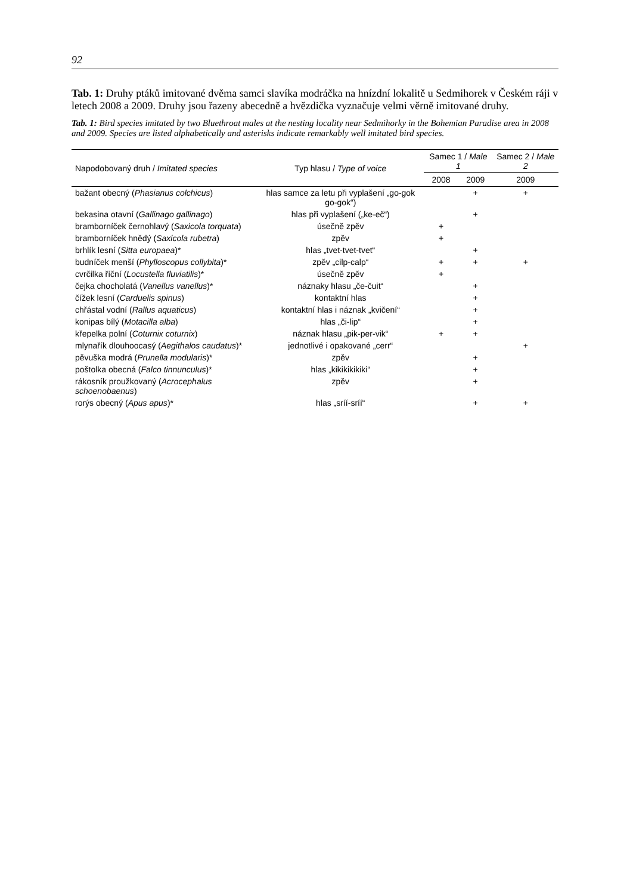92
Tab. 1: Druhy ptáků imitované dvěma samci slavíka modráčka na hnízdní lokalitě u Sedmihorek v Českém ráji v letech 2008 a 2009. Druhy jsou řazeny abecedně a hvězdička vyznačuje velmi věrně imitované druhy.
Tab. 1: Bird species imitated by two Bluethroat males at the nesting locality near Sedmihorky in the Bohemian Paradise area in 2008 and 2009. Species are listed alphabetically and asterisks indicate remarkably well imitated bird species.
| Napodobovaný druh / Imitated species | Typ hlasu / Type of voice | Samec 1 / Male 1 | | Samec 2 / Male 2 |
| --- | --- | --- | --- | --- |
| | | 2008 | 2009 | 2009 |
| bažant obecný ( Phasianus colchicus ) | hlas samce za letu při vyplašení „go-gok go-gok“) | | + | + |
| bekasina otavní ( Gallinago gallinago ) | hlas při vyplašení („ke-eč“) | | + | |
| bramborníček černohlavý ( Saxicola torquata ) | úsečně zpěv | + | | |
| bramborníček hnědý ( Saxicola rubetra ) | zpěv | + | | |
| brhlík lesní ( Sitta europaea )* | hlas „tvet-tvet-tvet“ | | + | |
| budníček menší ( Phylloscopus collybita )* | zpěv „cilp-calp“ | + | + | + |
| cvrčilka říční ( Locustella fluviatilis )* | úsečně zpěv | + | | |
| čejka chocholatá ( Vanellus vanellus )* | náznaky hlasu „če-čuit“ | | + | |
| čížek lesní ( Carduelis spinus ) | kontaktní hlas | | + | |
| chřástal vodní ( Rallus aquaticus ) | kontaktní hlas i náznak „kvičení“ | | + | |
| konipas bílý ( Motacilla alba ) | hlas „či-lip“ | | + | |
| křepelka polní ( Coturnix coturnix ) | náznak hlasu „pik-per-vik“ | + | + | |
| mlynařík dlouhoocasý ( Aegithalos caudatus )* | jednotlivé i opakované „cerr“ | | | + |
| pěvuška modrá ( Prunella modularis )* | zpěv | | + | |
| poštolka obecná ( Falco tinnunculus )* | hlas „kikikikikiki“ | | + | |
| rákosník proužkovaný ( Acrocephalus schoenobaenus ) | zpěv | | + | |
| rorýs obecný ( Apus apus )* | hlas „sríí-sríí“ | | + | + |